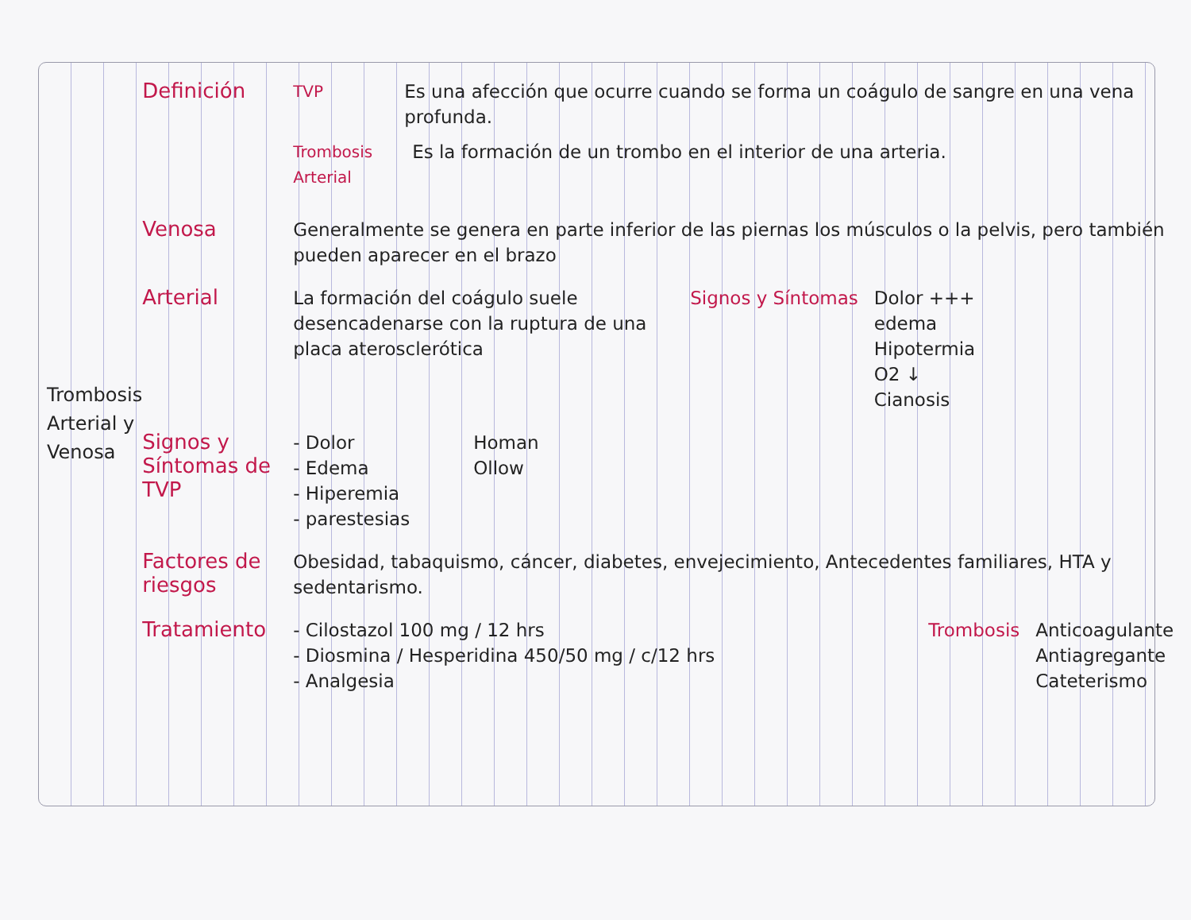Trombosis
Arterial y
Venosa
Definición
TVP
Es una afección que ocurre cuando se forma un coágulo de sangre en una vena profunda.
Trombosis Arterial
Es la formación de un trombo en el interior de una arteria.
Venosa
Generalmente se genera en parte inferior de las piernas los músculos o la pelvis, pero también pueden aparecer en el brazo
Arterial
La formación del coágulo suele desencadenarse con la ruptura de una placa aterosclerótica
Signos y Síntomas Dolor +++
edema
Hipotermia
O2 ↓
Cianosis
Signos y Síntomas de TVP
- Dolor
- Edema
- Hiperemia
- parestesias
Homan
Ollow
Factores de riesgos
Obesidad, tabaquismo, cáncer, diabetes, envejecimiento, Antecedentes familiares, HTA y sedentarismo.
Tratamiento
- Cilostazol 100 mg / 12 hrs
- Diosmina / Hesperidina 450/50 mg / c/12 hrs
- Analgesia
Trombosis Anticoagulante
Antiagregante
Cateterismo